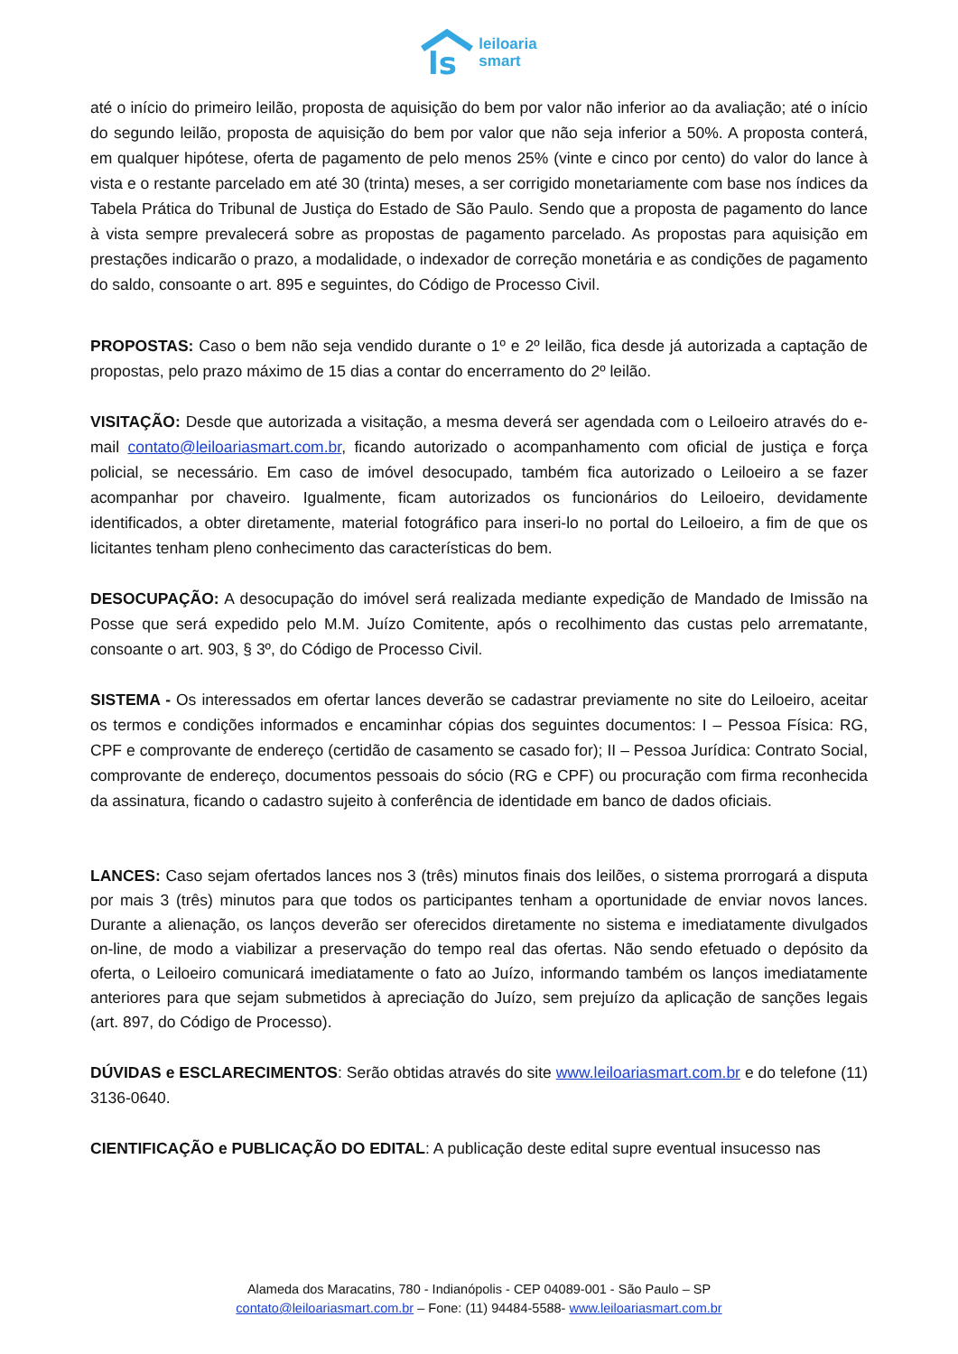ls
leiloaria
smart
até o início do primeiro leilão, proposta de aquisição do bem por valor não inferior ao da avaliação; até o início do segundo leilão, proposta de aquisição do bem por valor que não seja inferior a 50%. A proposta conterá, em qualquer hipótese, oferta de pagamento de pelo menos 25% (vinte e cinco por cento) do valor do lance à vista e o restante parcelado em até 30 (trinta) meses, a ser corrigido monetariamente com base nos índices da Tabela Prática do Tribunal de Justiça do Estado de São Paulo. Sendo que a proposta de pagamento do lance à vista sempre prevalecerá sobre as propostas de pagamento parcelado. As propostas para aquisição em prestações indicarão o prazo, a modalidade, o indexador de correção monetária e as condições de pagamento do saldo, consoante o art. 895 e seguintes, do Código de Processo Civil.
PROPOSTAS: Caso o bem não seja vendido durante o 1º e 2º leilão, fica desde já autorizada a captação de propostas, pelo prazo máximo de 15 dias a contar do encerramento do 2º leilão.
VISITAÇÃO: Desde que autorizada a visitação, a mesma deverá ser agendada com o Leiloeiro através do e-mail contato@leiloariasmart.com.br, ficando autorizado o acompanhamento com oficial de justiça e força policial, se necessário. Em caso de imóvel desocupado, também fica autorizado o Leiloeiro a se fazer acompanhar por chaveiro. Igualmente, ficam autorizados os funcionários do Leiloeiro, devidamente identificados, a obter diretamente, material fotográfico para inseri-lo no portal do Leiloeiro, a fim de que os licitantes tenham pleno conhecimento das características do bem.
DESOCUPAÇÃO: A desocupação do imóvel será realizada mediante expedição de Mandado de Imissão na Posse que será expedido pelo M.M. Juízo Comitente, após o recolhimento das custas pelo arrematante, consoante o art. 903, § 3º, do Código de Processo Civil.
SISTEMA - Os interessados em ofertar lances deverão se cadastrar previamente no site do Leiloeiro, aceitar os termos e condições informados e encaminhar cópias dos seguintes documentos: I – Pessoa Física: RG, CPF e comprovante de endereço (certidão de casamento se casado for); II – Pessoa Jurídica: Contrato Social, comprovante de endereço, documentos pessoais do sócio (RG e CPF) ou procuração com firma reconhecida da assinatura, ficando o cadastro sujeito à conferência de identidade em banco de dados oficiais.
LANCES: Caso sejam ofertados lances nos 3 (três) minutos finais dos leilões, o sistema prorrogará a disputa por mais 3 (três) minutos para que todos os participantes tenham a oportunidade de enviar novos lances. Durante a alienação, os lanços deverão ser oferecidos diretamente no sistema e imediatamente divulgados on-line, de modo a viabilizar a preservação do tempo real das ofertas. Não sendo efetuado o depósito da oferta, o Leiloeiro comunicará imediatamente o fato ao Juízo, informando também os lanços imediatamente anteriores para que sejam submetidos à apreciação do Juízo, sem prejuízo da aplicação de sanções legais (art. 897, do Código de Processo).
DÚVIDAS e ESCLARECIMENTOS: Serão obtidas através do site www.leiloariasmart.com.br e do telefone (11) 3136-0640.
CIENTIFICAÇÃO e PUBLICAÇÃO DO EDITAL: A publicação deste edital supre eventual insucesso nas
Alameda dos Maracatins, 780 - Indianópolis - CEP 04089-001 - São Paulo – SP
contato@leiloariasmart.com.br – Fone: (11) 94484-5588- www.leiloariasmart.com.br